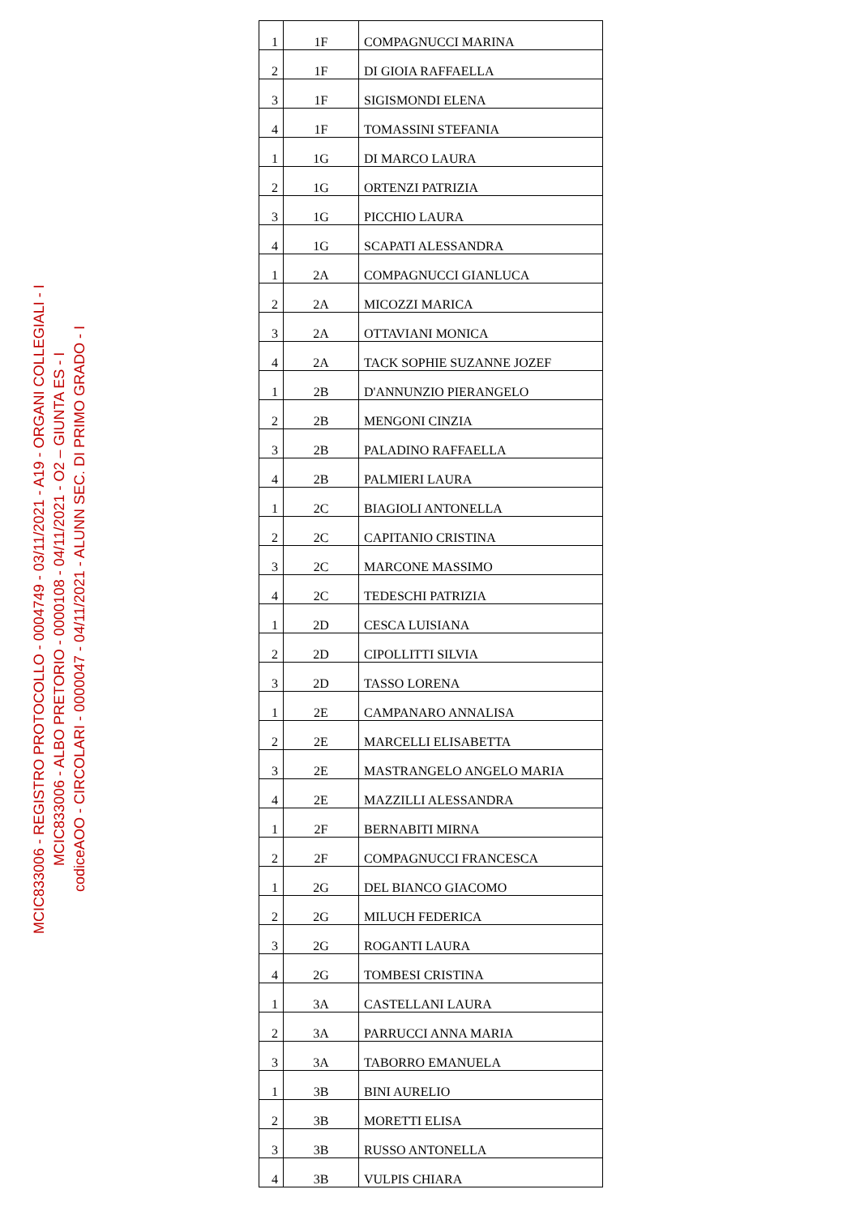MCIC833006 - REGISTRO PROTOCOLLO - 0004749 - 03/11/2021 - A19 - ORGANI COLLEGIALI - I
MCIC833006 - ALBO PRETORIO - 0000108 - 04/11/2021 - O2 – GIUNTA ES - I
codiceAOO - CIRCOLARI - 0000047 - 04/11/2021 - ALUNN SEC. DI PRIMO GRADO - I
| 1 | 1F | COMPAGNUCCI MARINA |
| 2 | 1F | DI GIOIA RAFFAELLA |
| 3 | 1F | SIGISMONDI ELENA |
| 4 | 1F | TOMASSINI STEFANIA |
| 1 | 1G | DI MARCO LAURA |
| 2 | 1G | ORTENZI PATRIZIA |
| 3 | 1G | PICCHIO LAURA |
| 4 | 1G | SCAPATI ALESSANDRA |
| 1 | 2A | COMPAGNUCCI GIANLUCA |
| 2 | 2A | MICOZZI MARICA |
| 3 | 2A | OTTAVIANI MONICA |
| 4 | 2A | TACK SOPHIE SUZANNE JOZEF |
| 1 | 2B | D'ANNUNZIO PIERANGELO |
| 2 | 2B | MENGONI CINZIA |
| 3 | 2B | PALADINO RAFFAELLA |
| 4 | 2B | PALMIERI LAURA |
| 1 | 2C | BIAGIOLI ANTONELLA |
| 2 | 2C | CAPITANIO CRISTINA |
| 3 | 2C | MARCONE MASSIMO |
| 4 | 2C | TEDESCHI PATRIZIA |
| 1 | 2D | CESCA LUISIANA |
| 2 | 2D | CIPOLLITTI SILVIA |
| 3 | 2D | TASSO LORENA |
| 1 | 2E | CAMPANARO ANNALISA |
| 2 | 2E | MARCELLI ELISABETTA |
| 3 | 2E | MASTRANGELO ANGELO MARIA |
| 4 | 2E | MAZZILLI ALESSANDRA |
| 1 | 2F | BERNABITI MIRNA |
| 2 | 2F | COMPAGNUCCI FRANCESCA |
| 1 | 2G | DEL BIANCO GIACOMO |
| 2 | 2G | MILUCH FEDERICA |
| 3 | 2G | ROGANTI LAURA |
| 4 | 2G | TOMBESI CRISTINA |
| 1 | 3A | CASTELLANI LAURA |
| 2 | 3A | PARRUCCI ANNA MARIA |
| 3 | 3A | TABORRO EMANUELA |
| 1 | 3B | BINI AURELIO |
| 2 | 3B | MORETTI ELISA |
| 3 | 3B | RUSSO ANTONELLA |
| 4 | 3B | VULPIS CHIARA |